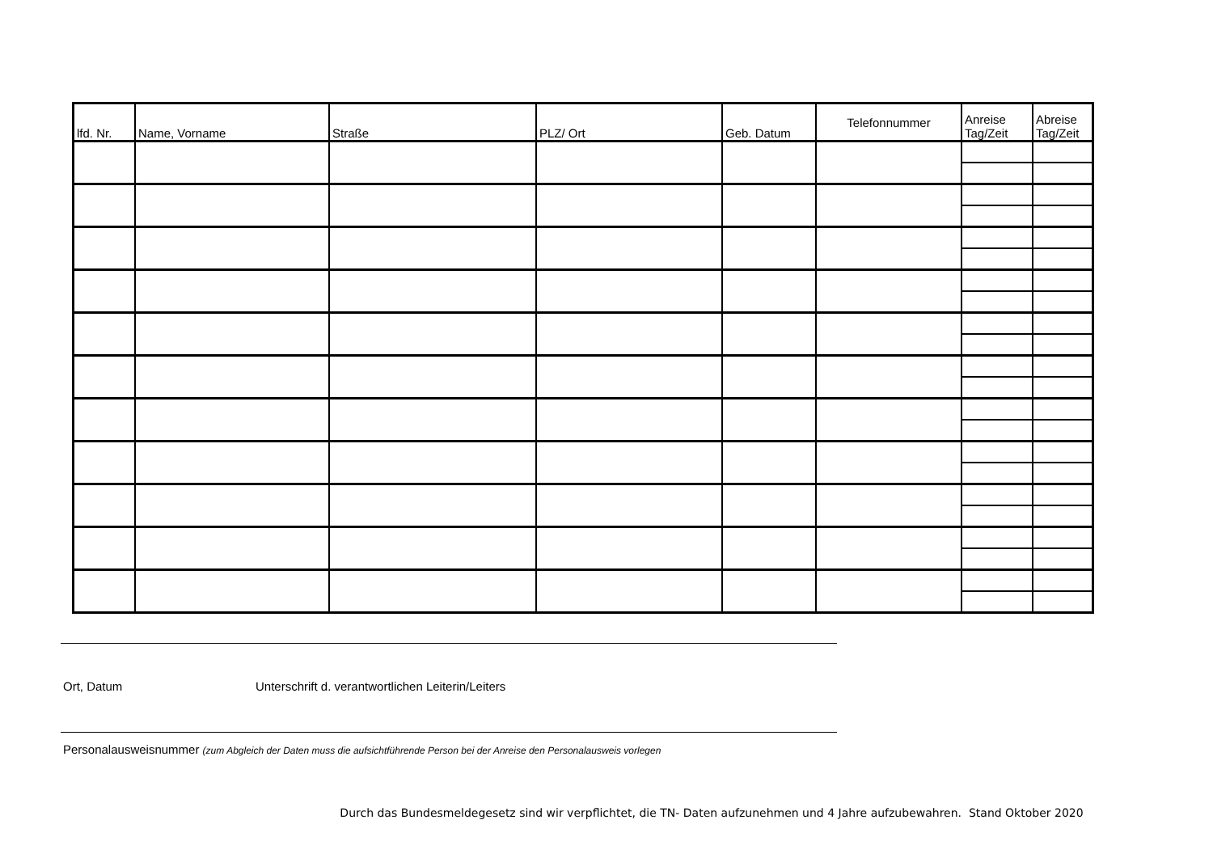| lfd. Nr. | Name, Vorname | Straße | PLZ/ Ort | Geb. Datum | Telefonnummer | Anreise Tag/Zeit | Abreise Tag/Zeit |
| --- | --- | --- | --- | --- | --- | --- | --- |
Ort, Datum Unterschrift d. verantwortlichen Leiterin/Leiters
Personalausweisnummer (zum Abgleich der Daten muss die aufsichtführende Person bei der Anreise den Personalausweis vorlegen
Durch das Bundesmeldegesetz sind wir verpflichtet, die TN- Daten aufzunehmen und 4 Jahre aufzubewahren. Stand Oktober 2020